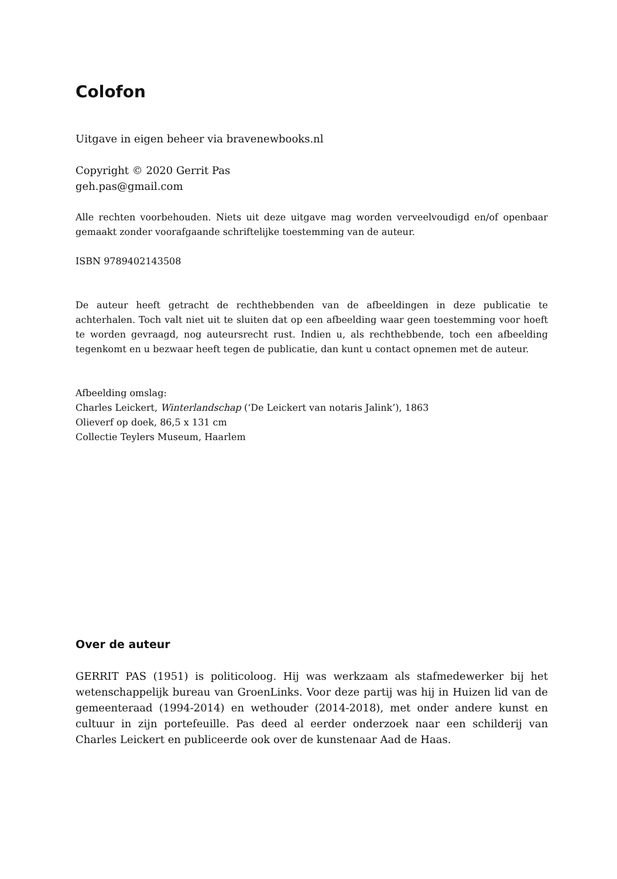Colofon
Uitgave in eigen beheer via bravenewbooks.nl
Copyright © 2020 Gerrit Pas
geh.pas@gmail.com
Alle rechten voorbehouden. Niets uit deze uitgave mag worden verveelvoudigd en/of openbaar gemaakt zonder voorafgaande schriftelijke toestemming van de auteur.
ISBN 9789402143508
De auteur heeft getracht de rechthebbenden van de afbeeldingen in deze publicatie te achterhalen. Toch valt niet uit te sluiten dat op een afbeelding waar geen toestemming voor hoeft te worden gevraagd, nog auteursrecht rust. Indien u, als rechthebbende, toch een afbeelding tegenkomt en u bezwaar heeft tegen de publicatie, dan kunt u contact opnemen met de auteur.
Afbeelding omslag:
Charles Leickert, Winterlandschap (‘De Leickert van notaris Jalink’), 1863
Olieverf op doek, 86,5 x 131 cm
Collectie Teylers Museum, Haarlem
Over de auteur
GERRIT PAS (1951) is politicoloog. Hij was werkzaam als stafmedewerker bij het wetenschappelijk bureau van GroenLinks. Voor deze partij was hij in Huizen lid van de gemeenteraad (1994-2014) en wethouder (2014-2018), met onder andere kunst en cultuur in zijn portefeuille. Pas deed al eerder onderzoek naar een schilderij van Charles Leickert en publiceerde ook over de kunstenaar Aad de Haas.